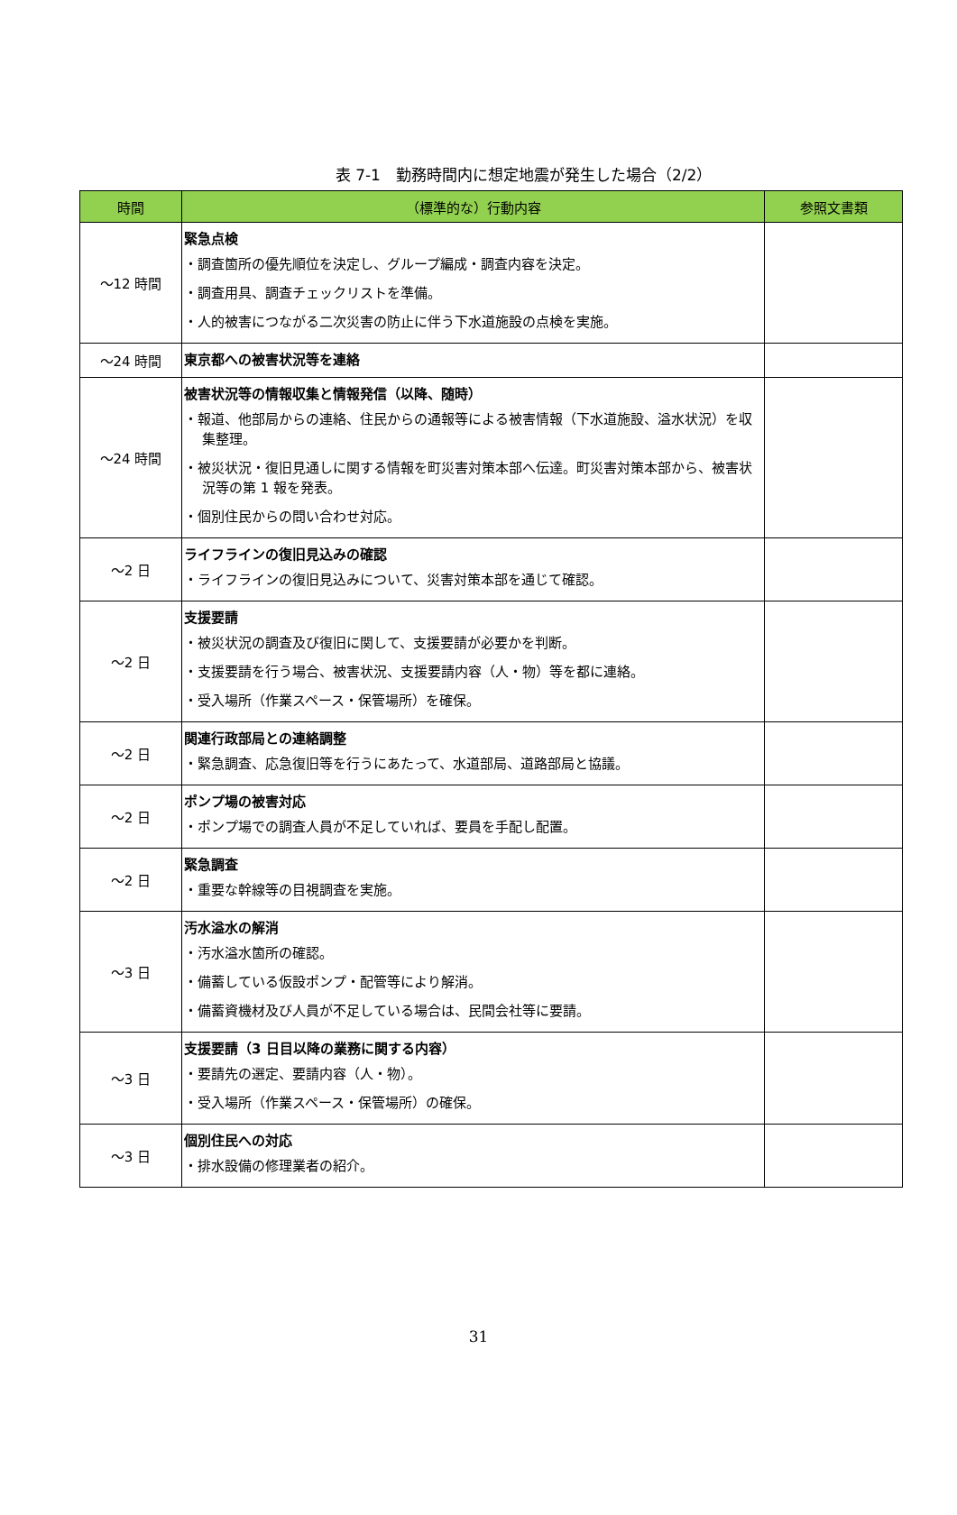表 7-1　勤務時間内に想定地震が発生した場合（2/2）
| 時間 | （標準的な）行動内容 | 参照文書類 |
| --- | --- | --- |
| ～12 時間 | 緊急点検 ・調査箇所の優先順位を決定し、グループ編成・調査内容を決定。 ・調査用具、調査チェックリストを準備。 ・人的被害につながる二次災害の防止に伴う下水道施設の点検を実施。 | |
| ～24 時間 | 東京都への被害状況等を連絡 | |
| ～24 時間 | 被害状況等の情報収集と情報発信（以降、随時） ・報道、他部局からの連絡、住民からの通報等による被害情報（下水道施設、溢水状況）を収集整理。 ・被災状況・復旧見通しに関する情報を町災害対策本部へ伝達。町災害対策本部から、被害状況等の第 1 報を発表。 ・個別住民からの問い合わせ対応。 | |
| ～2 日 | ライフラインの復旧見込みの確認 ・ライフラインの復旧見込みについて、災害対策本部を通じて確認。 | |
| ～2 日 | 支援要請 ・被災状況の調査及び復旧に関して、支援要請が必要かを判断。 ・支援要請を行う場合、被害状況、支援要請内容（人・物）等を都に連絡。 ・受入場所（作業スペース・保管場所）を確保。 | |
| ～2 日 | 関連行政部局との連絡調整 ・緊急調査、応急復旧等を行うにあたって、水道部局、道路部局と協議。 | |
| ～2 日 | ポンプ場の被害対応 ・ポンプ場での調査人員が不足していれば、要員を手配し配置。 | |
| ～2 日 | 緊急調査 ・重要な幹線等の目視調査を実施。 | |
| ～3 日 | 汚水溢水の解消 ・汚水溢水箇所の確認。 ・備蓄している仮設ポンプ・配管等により解消。 ・備蓄資機材及び人員が不足している場合は、民間会社等に要請。 | |
| ～3 日 | 支援要請（3 日目以降の業務に関する内容） ・要請先の選定、要請内容（人・物）。 ・受入場所（作業スペース・保管場所）の確保。 | |
| ～3 日 | 個別住民への対応 ・排水設備の修理業者の紹介。 | |
31